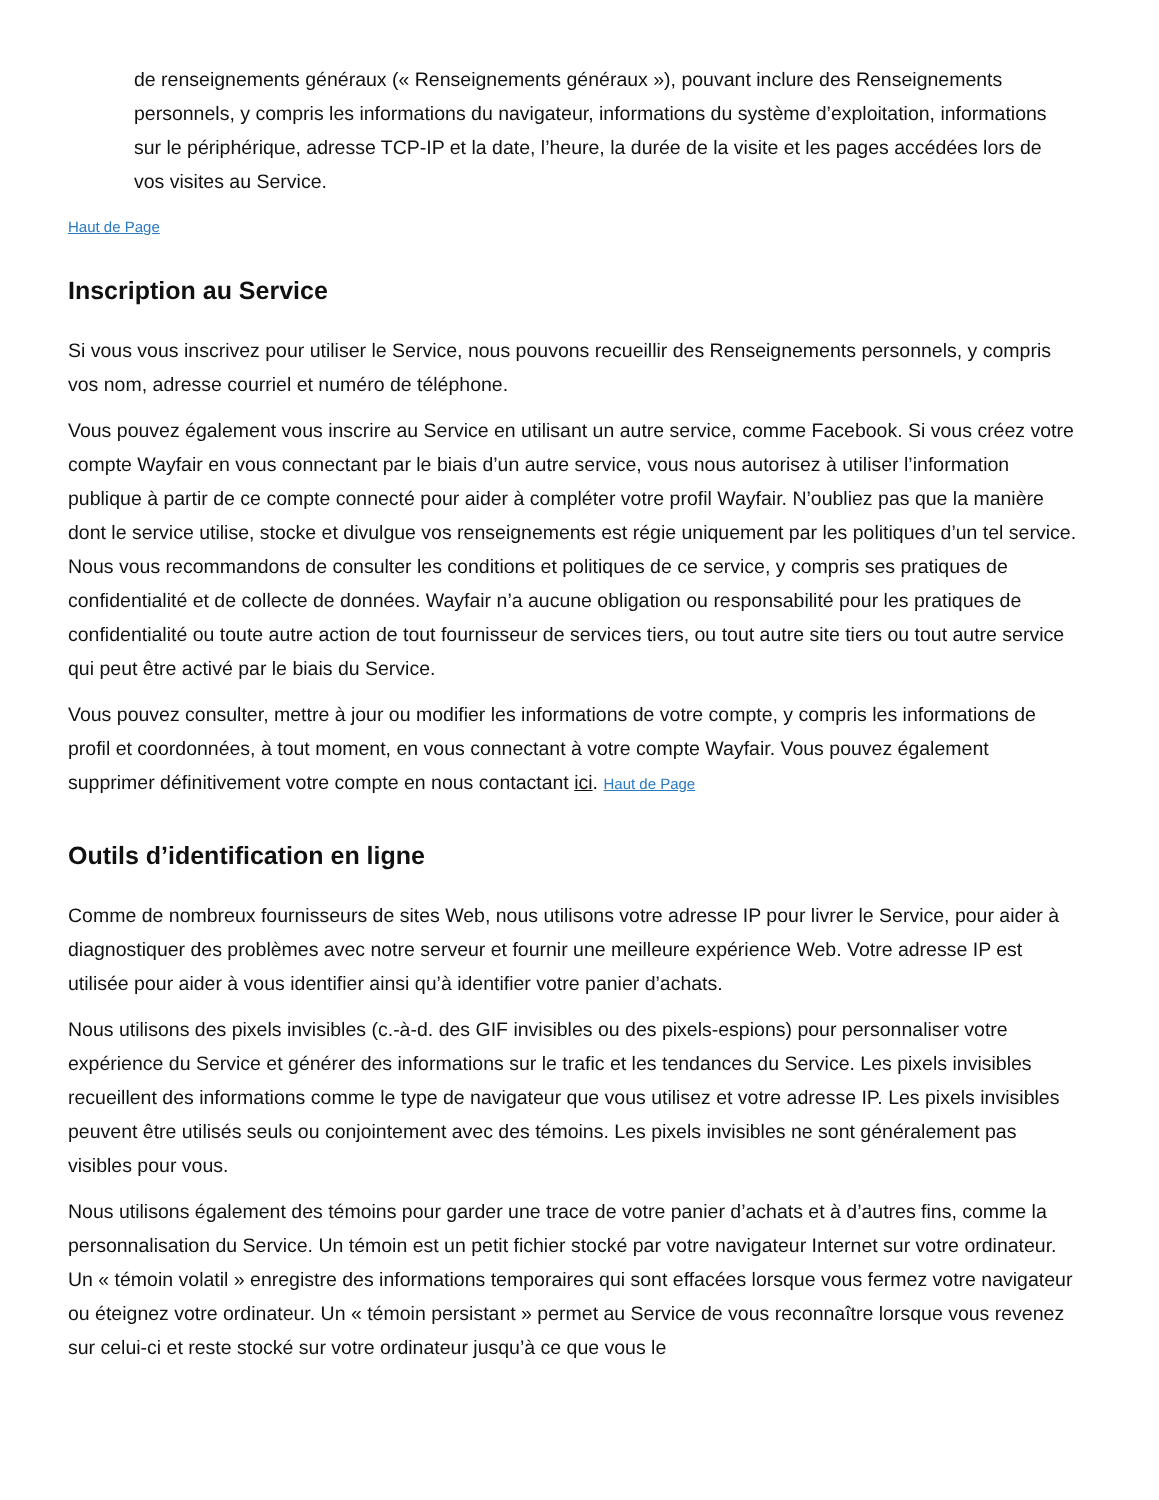de renseignements généraux (« Renseignements généraux »), pouvant inclure des Renseignements personnels, y compris les informations du navigateur, informations du système d’exploitation, informations sur le périphérique, adresse TCP-IP et la date, l’heure, la durée de la visite et les pages accédées lors de vos visites au Service.
Haut de Page
Inscription au Service
Si vous vous inscrivez pour utiliser le Service, nous pouvons recueillir des Renseignements personnels, y compris vos nom, adresse courriel et numéro de téléphone.
Vous pouvez également vous inscrire au Service en utilisant un autre service, comme Facebook. Si vous créez votre compte Wayfair en vous connectant par le biais d’un autre service, vous nous autorisez à utiliser l’information publique à partir de ce compte connecté pour aider à compléter votre profil Wayfair. N’oubliez pas que la manière dont le service utilise, stocke et divulgue vos renseignements est régie uniquement par les politiques d’un tel service. Nous vous recommandons de consulter les conditions et politiques de ce service, y compris ses pratiques de confidentialité et de collecte de données. Wayfair n’a aucune obligation ou responsabilité pour les pratiques de confidentialité ou toute autre action de tout fournisseur de services tiers, ou tout autre site tiers ou tout autre service qui peut être activé par le biais du Service.
Vous pouvez consulter, mettre à jour ou modifier les informations de votre compte, y compris les informations de profil et coordonnées, à tout moment, en vous connectant à votre compte Wayfair. Vous pouvez également supprimer définitivement votre compte en nous contactant ici. Haut de Page
Outils d’identification en ligne
Comme de nombreux fournisseurs de sites Web, nous utilisons votre adresse IP pour livrer le Service, pour aider à diagnostiquer des problèmes avec notre serveur et fournir une meilleure expérience Web. Votre adresse IP est utilisée pour aider à vous identifier ainsi qu’à identifier votre panier d’achats.
Nous utilisons des pixels invisibles (c.-à-d. des GIF invisibles ou des pixels-espions) pour personnaliser votre expérience du Service et générer des informations sur le trafic et les tendances du Service. Les pixels invisibles recueillent des informations comme le type de navigateur que vous utilisez et votre adresse IP. Les pixels invisibles peuvent être utilisés seuls ou conjointement avec des témoins. Les pixels invisibles ne sont généralement pas visibles pour vous.
Nous utilisons également des témoins pour garder une trace de votre panier d’achats et à d’autres fins, comme la personnalisation du Service. Un témoin est un petit fichier stocké par votre navigateur Internet sur votre ordinateur. Un « témoin volatil » enregistre des informations temporaires qui sont effacées lorsque vous fermez votre navigateur ou éteignez votre ordinateur. Un « témoin persistant » permet au Service de vous reconnaître lorsque vous revenez sur celui-ci et reste stocké sur votre ordinateur jusqu’à ce que vous le